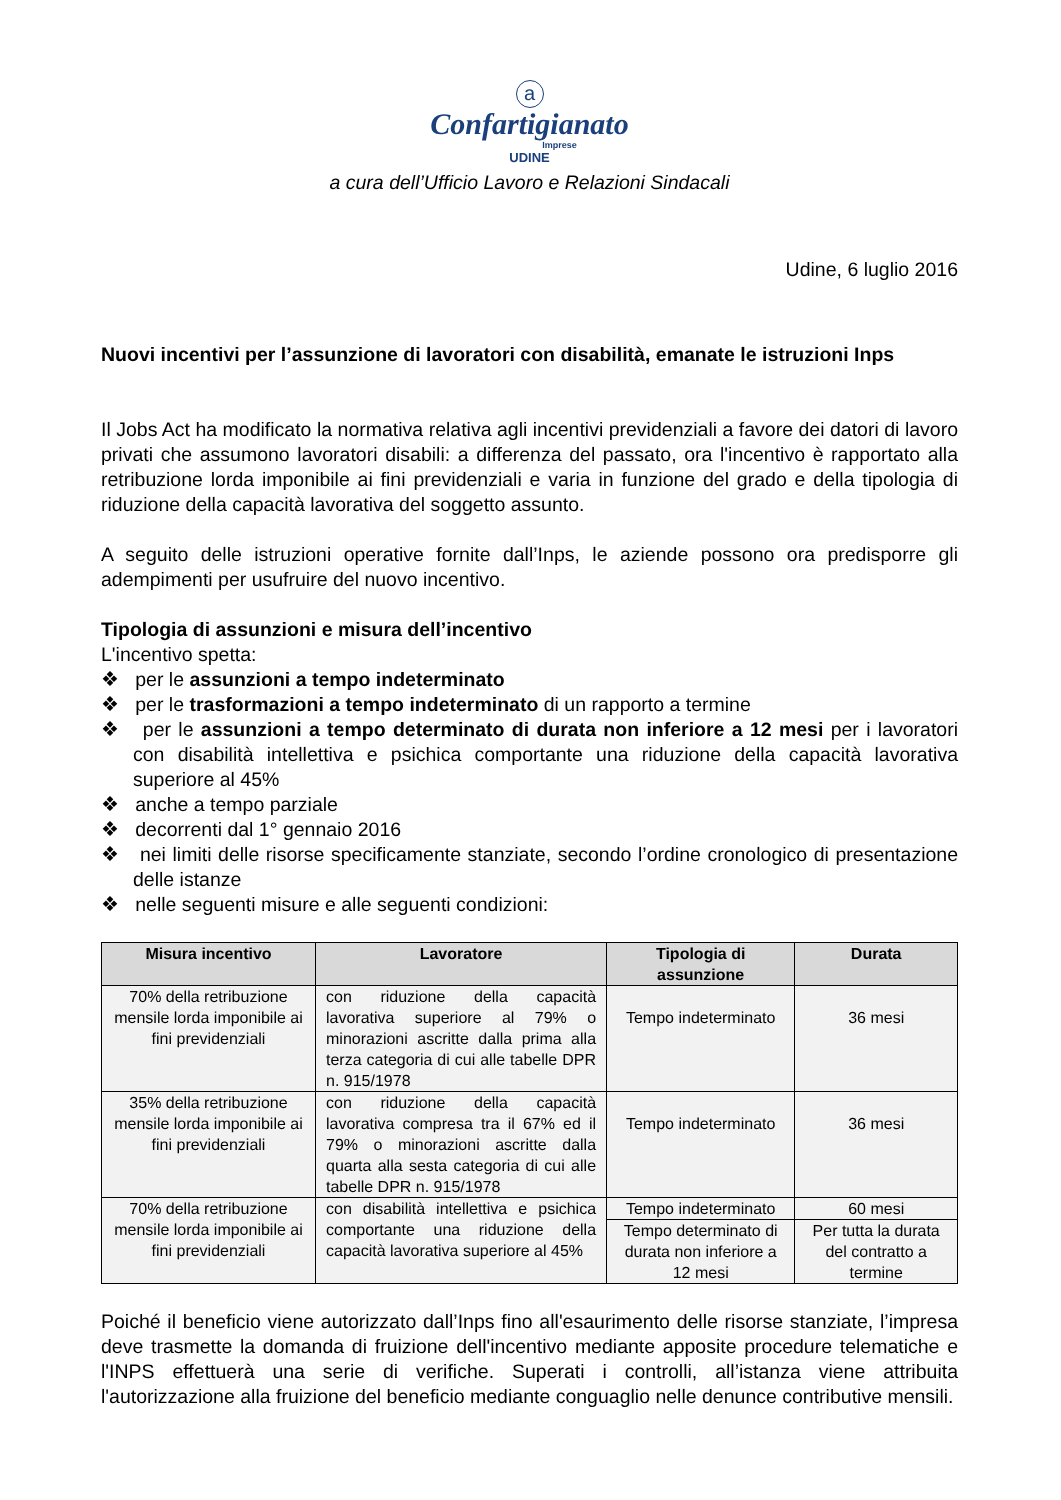a
Confartigianato
Imprese
UDINE
a cura dell’Ufficio Lavoro e Relazioni Sindacali
Udine, 6 luglio 2016
Nuovi incentivi per l’assunzione di lavoratori con disabilità, emanate le istruzioni Inps
Il Jobs Act ha modificato la normativa relativa agli incentivi previdenziali a favore dei datori di lavoro privati che assumono lavoratori disabili: a differenza del passato, ora l'incentivo è rapportato alla retribuzione lorda imponibile ai fini previdenziali e varia in funzione del grado e della tipologia di riduzione della capacità lavorativa del soggetto assunto.
A seguito delle istruzioni operative fornite dall’Inps, le aziende possono ora predisporre gli adempimenti per usufruire del nuovo incentivo.
Tipologia di assunzioni e misura dell’incentivo
L'incentivo spetta:
❖ per le assunzioni a tempo indeterminato
❖ per le trasformazioni a tempo indeterminato di un rapporto a termine
❖ per le assunzioni a tempo determinato di durata non inferiore a 12 mesi per i lavoratori con disabilità intellettiva e psichica comportante una riduzione della capacità lavorativa superiore al 45%
❖ anche a tempo parziale
❖ decorrenti dal 1° gennaio 2016
❖ nei limiti delle risorse specificamente stanziate, secondo l’ordine cronologico di presentazione delle istanze
❖ nelle seguenti misure e alle seguenti condizioni:
| Misura incentivo | Lavoratore | Tipologia di assunzione | Durata |
| --- | --- | --- | --- |
| 70% della retribuzione mensile lorda imponibile ai fini previdenziali | con riduzione della capacità lavorativa superiore al 79% o minorazioni ascritte dalla prima alla terza categoria di cui alle tabelle DPR n. 915/1978 | Tempo indeterminato | 36 mesi |
| 35% della retribuzione mensile lorda imponibile ai fini previdenziali | con riduzione della capacità lavorativa compresa tra il 67% ed il 79% o minorazioni ascritte dalla quarta alla sesta categoria di cui alle tabelle DPR n. 915/1978 | Tempo indeterminato | 36 mesi |
| 70% della retribuzione mensile lorda imponibile ai fini previdenziali | con disabilità intellettiva e psichica comportante una riduzione della capacità lavorativa superiore al 45% | Tempo indeterminato | 60 mesi |
| | | Tempo determinato di durata non inferiore a 12 mesi | Per tutta la durata del contratto a termine |
Poiché il beneficio viene autorizzato dall’Inps fino all'esaurimento delle risorse stanziate, l’impresa deve trasmette la domanda di fruizione dell'incentivo mediante apposite procedure telematiche e l'INPS effettuerà una serie di verifiche. Superati i controlli, all’istanza viene attribuita l'autorizzazione alla fruizione del beneficio mediante conguaglio nelle denunce contributive mensili.